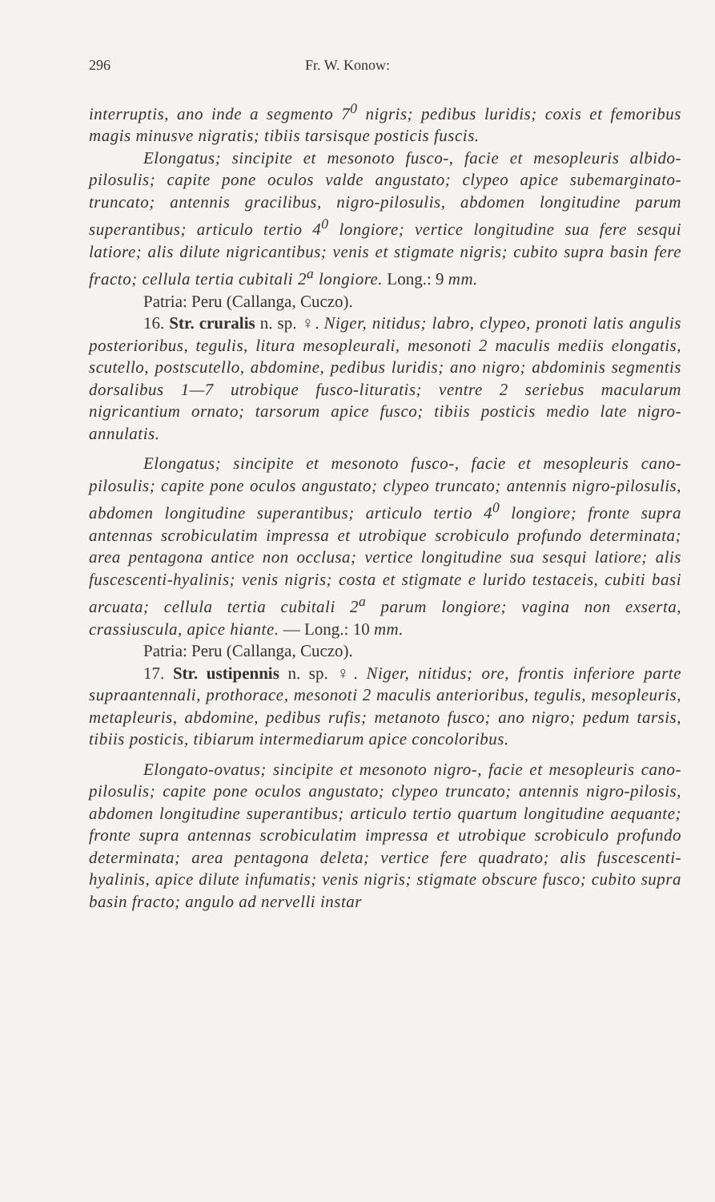296 Fr. W. Konow:
interruptis, ano inde a segmento 7<sup>0</sup> nigris; pedibus luridis; coxis et femoribus magis minusve nigratis; tibiis tarsisque posticis fuscis.
Elongatus; sincipite et mesonoto fusco-, facie et mesopleuris albido-pilosulis; capite pone oculos valde angustato; clypeo apice subemarginato-truncato; antennis gracilibus, nigro-pilosulis, abdomen longitudine parum superantibus; articulo tertio 4<sup>0</sup> longiore; vertice longitudine sua fere sesqui latiore; alis dilute nigricantibus; venis et stigmate nigris; cubito supra basin fere fracto; cellula tertia cubitali 2<sup>a</sup> longiore. Long.: 9 mm.
Patria: Peru (Callanga, Cuczo).
16. Str. cruralis n. sp. ♀. Niger, nitidus; labro, clypeo, pronoti latis angulis posterioribus, tegulis, litura mesopleurali, mesonoti 2 maculis mediis elongatis, scutello, postscutello, abdomine, pedibus luridis; ano nigro; abdominis segmentis dorsalibus 1—7 utrobique fusco-lituratis; ventre 2 seriebus macularum nigricantium ornato; tarsorum apice fusco; tibiis posticis medio late nigro-annulatis.
Elongatus; sincipite et mesonoto fusco-, facie et mesopleuris cano-pilosulis; capite pone oculos angustato; clypeo truncato; antennis nigro-pilosulis, abdomen longitudine superantibus; articulo tertio 4<sup>0</sup> longiore; fronte supra antennas scrobiculatim impressa et utrobique scrobiculo profundo determinata; area pentagona antice non occlusa; vertice longitudine sua sesqui latiore; alis fuscescenti-hyalinis; venis nigris; costa et stigmate e lurido testaceis, cubiti basi arcuata; cellula tertia cubitali 2<sup>a</sup> parum longiore; vagina non exserta, crassiuscula, apice hiante. — Long.: 10 mm.
Patria: Peru (Callanga, Cuczo).
17. Str. ustipennis n. sp. ♀. Niger, nitidus; ore, frontis inferiore parte supraantennali, prothorace, mesonoti 2 maculis anterioribus, tegulis, mesopleuris, metapleuris, abdomine, pedibus rufis; metanoto fusco; ano nigro; pedum tarsis, tibiis posticis, tibiarum intermediarum apice concoloribus.
Elongato-ovatus; sincipite et mesonoto nigro-, facie et mesopleuris cano-pilosulis; capite pone oculos angustato; clypeo truncato; antennis nigro-pilosis, abdomen longitudine superantibus; articulo tertio quartum longitudine aequante; fronte supra antennas scrobiculatim impressa et utrobique scrobiculo profundo determinata; area pentagona deleta; vertice fere quadrato; alis fuscescenti-hyalinis, apice dilute infumatis; venis nigris; stigmate obscure fusco; cubito supra basin fracto; angulo ad nervelli instar